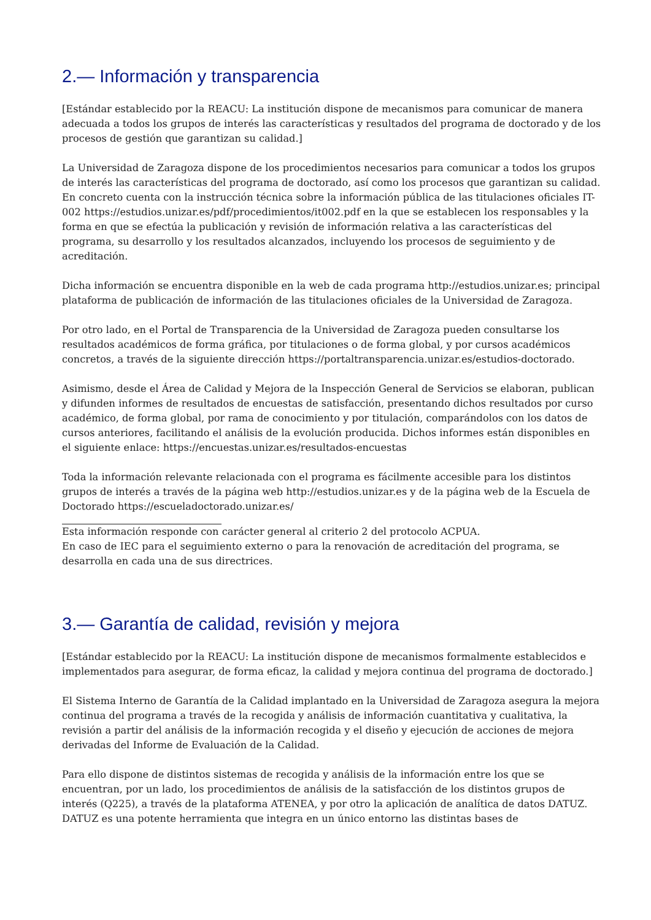2.— Información y transparencia
[Estándar establecido por la REACU: La institución dispone de mecanismos para comunicar de manera adecuada a todos los grupos de interés las características y resultados del programa de doctorado y de los procesos de gestión que garantizan su calidad.]
La Universidad de Zaragoza dispone de los procedimientos necesarios para comunicar a todos los grupos de interés las características del programa de doctorado, así como los procesos que garantizan su calidad. En concreto cuenta con la instrucción técnica sobre la información pública de las titulaciones oficiales IT-002 https://estudios.unizar.es/pdf/procedimientos/it002.pdf en la que se establecen los responsables y la forma en que se efectúa la publicación y revisión de información relativa a las características del programa, su desarrollo y los resultados alcanzados, incluyendo los procesos de seguimiento y de acreditación.
Dicha información se encuentra disponible en la web de cada programa http://estudios.unizar.es; principal plataforma de publicación de información de las titulaciones oficiales de la Universidad de Zaragoza.
Por otro lado, en el Portal de Transparencia de la Universidad de Zaragoza pueden consultarse los resultados académicos de forma gráfica, por titulaciones o de forma global, y por cursos académicos concretos, a través de la siguiente dirección https://portaltransparencia.unizar.es/estudios-doctorado.
Asimismo, desde el Área de Calidad y Mejora de la Inspección General de Servicios se elaboran, publican y difunden informes de resultados de encuestas de satisfacción, presentando dichos resultados por curso académico, de forma global, por rama de conocimiento y por titulación, comparándolos con los datos de cursos anteriores, facilitando el análisis de la evolución producida. Dichos informes están disponibles en el siguiente enlace: https://encuestas.unizar.es/resultados-encuestas
Toda la información relevante relacionada con el programa es fácilmente accesible para los distintos grupos de interés a través de la página web http://estudios.unizar.es y de la página web de la Escuela de Doctorado https://escueladoctorado.unizar.es/
Esta información responde con carácter general al criterio 2 del protocolo ACPUA.
En caso de IEC para el seguimiento externo o para la renovación de acreditación del programa, se desarrolla en cada una de sus directrices.
3.— Garantía de calidad, revisión y mejora
[Estándar establecido por la REACU: La institución dispone de mecanismos formalmente establecidos e implementados para asegurar, de forma eficaz, la calidad y mejora continua del programa de doctorado.]
El Sistema Interno de Garantía de la Calidad implantado en la Universidad de Zaragoza asegura la mejora continua del programa a través de la recogida y análisis de información cuantitativa y cualitativa, la revisión a partir del análisis de la información recogida y el diseño y ejecución de acciones de mejora derivadas del Informe de Evaluación de la Calidad.
Para ello dispone de distintos sistemas de recogida y análisis de la información entre los que se encuentran, por un lado, los procedimientos de análisis de la satisfacción de los distintos grupos de interés (Q225), a través de la plataforma ATENEA, y por otro la aplicación de analítica de datos DATUZ. DATUZ es una potente herramienta que integra en un único entorno las distintas bases de